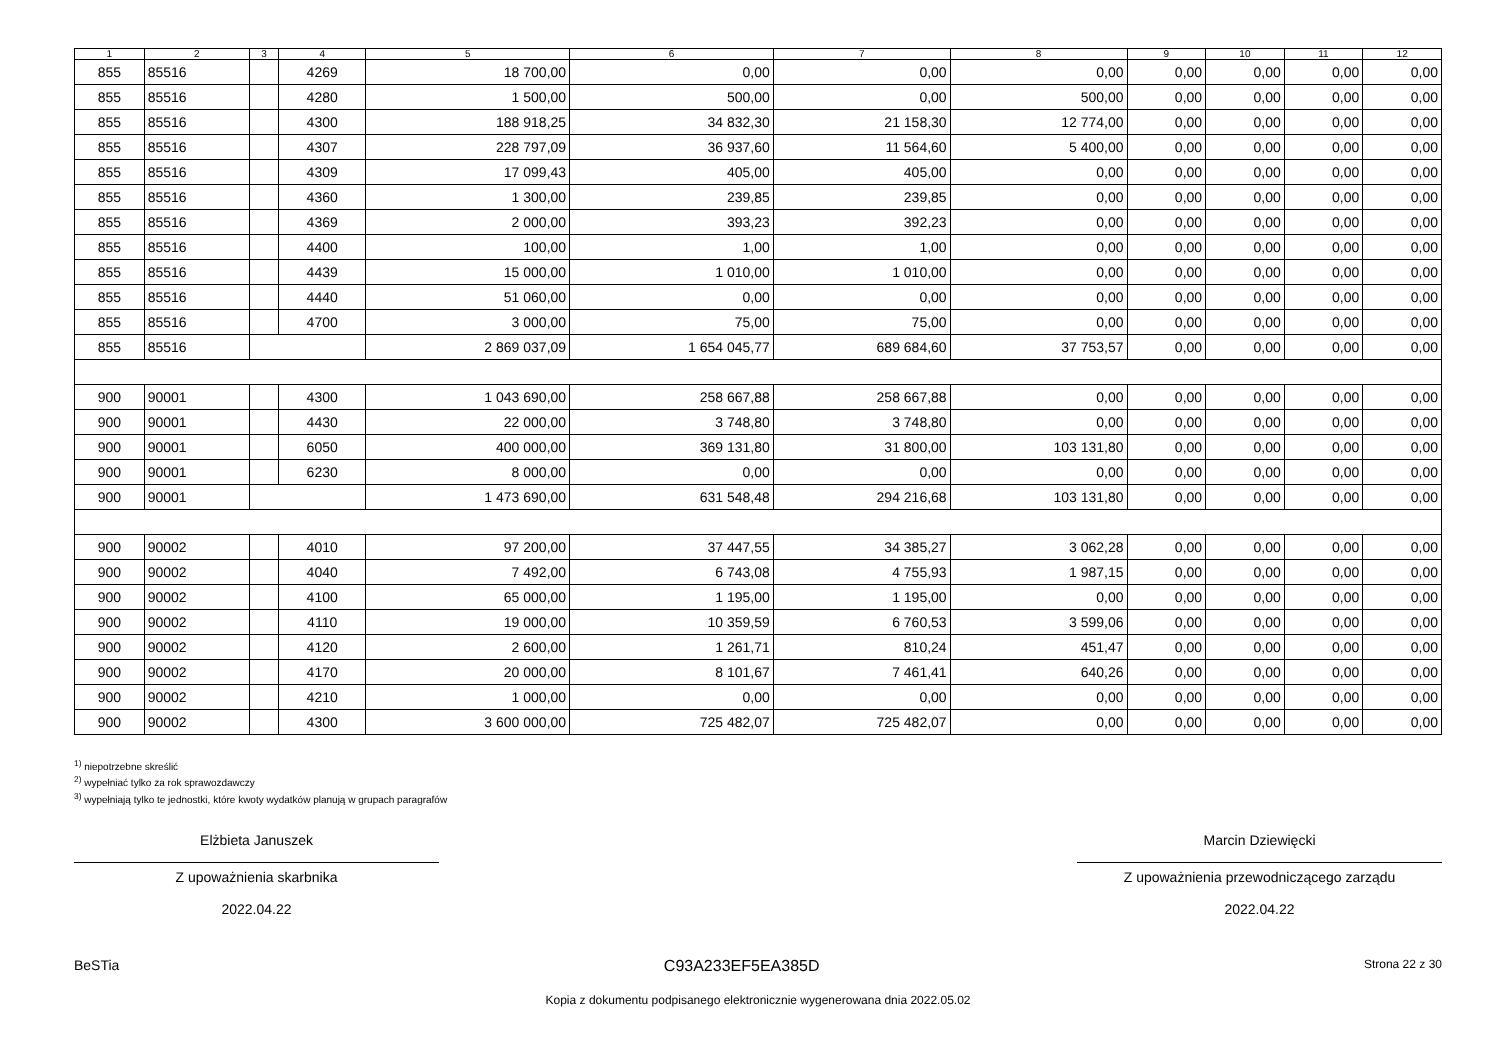| 1 | 2 | 3 | 4 | 5 | 6 | 7 | 8 | 9 | 10 | 11 | 12 |
| --- | --- | --- | --- | --- | --- | --- | --- | --- | --- | --- | --- |
| 855 | 85516 | | 4269 | 18 700,00 | 0,00 | 0,00 | 0,00 | 0,00 | 0,00 | 0,00 | 0,00 |
| 855 | 85516 | | 4280 | 1 500,00 | 500,00 | 0,00 | 500,00 | 0,00 | 0,00 | 0,00 | 0,00 |
| 855 | 85516 | | 4300 | 188 918,25 | 34 832,30 | 21 158,30 | 12 774,00 | 0,00 | 0,00 | 0,00 | 0,00 |
| 855 | 85516 | | 4307 | 228 797,09 | 36 937,60 | 11 564,60 | 5 400,00 | 0,00 | 0,00 | 0,00 | 0,00 |
| 855 | 85516 | | 4309 | 17 099,43 | 405,00 | 405,00 | 0,00 | 0,00 | 0,00 | 0,00 | 0,00 |
| 855 | 85516 | | 4360 | 1 300,00 | 239,85 | 239,85 | 0,00 | 0,00 | 0,00 | 0,00 | 0,00 |
| 855 | 85516 | | 4369 | 2 000,00 | 393,23 | 392,23 | 0,00 | 0,00 | 0,00 | 0,00 | 0,00 |
| 855 | 85516 | | 4400 | 100,00 | 1,00 | 1,00 | 0,00 | 0,00 | 0,00 | 0,00 | 0,00 |
| 855 | 85516 | | 4439 | 15 000,00 | 1 010,00 | 1 010,00 | 0,00 | 0,00 | 0,00 | 0,00 | 0,00 |
| 855 | 85516 | | 4440 | 51 060,00 | 0,00 | 0,00 | 0,00 | 0,00 | 0,00 | 0,00 | 0,00 |
| 855 | 85516 | | 4700 | 3 000,00 | 75,00 | 75,00 | 0,00 | 0,00 | 0,00 | 0,00 | 0,00 |
| 855 | 85516 | | | 2 869 037,09 | 1 654 045,77 | 689 684,60 | 37 753,57 | 0,00 | 0,00 | 0,00 | 0,00 |
| 900 | 90001 | | 4300 | 1 043 690,00 | 258 667,88 | 258 667,88 | 0,00 | 0,00 | 0,00 | 0,00 | 0,00 |
| 900 | 90001 | | 4430 | 22 000,00 | 3 748,80 | 3 748,80 | 0,00 | 0,00 | 0,00 | 0,00 | 0,00 |
| 900 | 90001 | | 6050 | 400 000,00 | 369 131,80 | 31 800,00 | 103 131,80 | 0,00 | 0,00 | 0,00 | 0,00 |
| 900 | 90001 | | 6230 | 8 000,00 | 0,00 | 0,00 | 0,00 | 0,00 | 0,00 | 0,00 | 0,00 |
| 900 | 90001 | | | 1 473 690,00 | 631 548,48 | 294 216,68 | 103 131,80 | 0,00 | 0,00 | 0,00 | 0,00 |
| 900 | 90002 | | 4010 | 97 200,00 | 37 447,55 | 34 385,27 | 3 062,28 | 0,00 | 0,00 | 0,00 | 0,00 |
| 900 | 90002 | | 4040 | 7 492,00 | 6 743,08 | 4 755,93 | 1 987,15 | 0,00 | 0,00 | 0,00 | 0,00 |
| 900 | 90002 | | 4100 | 65 000,00 | 1 195,00 | 1 195,00 | 0,00 | 0,00 | 0,00 | 0,00 | 0,00 |
| 900 | 90002 | | 4110 | 19 000,00 | 10 359,59 | 6 760,53 | 3 599,06 | 0,00 | 0,00 | 0,00 | 0,00 |
| 900 | 90002 | | 4120 | 2 600,00 | 1 261,71 | 810,24 | 451,47 | 0,00 | 0,00 | 0,00 | 0,00 |
| 900 | 90002 | | 4170 | 20 000,00 | 8 101,67 | 7 461,41 | 640,26 | 0,00 | 0,00 | 0,00 | 0,00 |
| 900 | 90002 | | 4210 | 1 000,00 | 0,00 | 0,00 | 0,00 | 0,00 | 0,00 | 0,00 | 0,00 |
| 900 | 90002 | | 4300 | 3 600 000,00 | 725 482,07 | 725 482,07 | 0,00 | 0,00 | 0,00 | 0,00 | 0,00 |
<sup>1)</sup> niepotrzebne skreślić
<sup>2)</sup> wypełniać tylko za rok sprawozdawczy
<sup>3)</sup> wypełniają tylko te jednostki, które kwoty wydatków planują w grupach paragrafów
Elżbieta Januszek
Z upoważnienia skarbnika
2022.04.22
Marcin Dziewięcki
Z upoważnienia przewodniczącego zarządu
2022.04.22
BeSTia C93A233EF5EA385D Strona 22 z 30
Kopia z dokumentu podpisanego elektronicznie wygenerowana dnia 2022.05.02